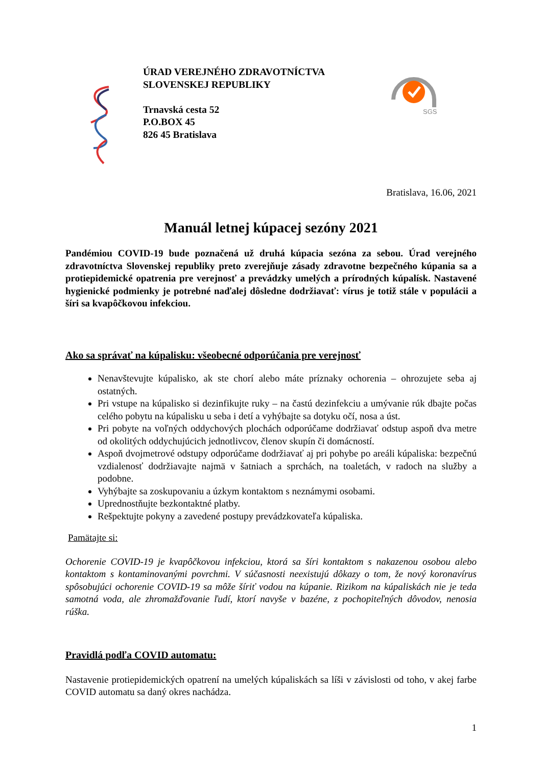ÚRAD VEREJNÉHO ZDRAVOTNÍCTVA
SLOVENSKEJ REPUBLIKY
Trnavská cesta 52
P.O.BOX 45
826 45 Bratislava
SGS
Bratislava, 16.06, 2021
Manuál letnej kúpacej sezóny 2021
Pandémiou COVID-19 bude poznačená už druhá kúpacia sezóna za sebou. Úrad verejného zdravotníctva Slovenskej republiky preto zverejňuje zásady zdravotne bezpečného kúpania sa a protiepidemické opatrenia pre verejnosť a prevádzky umelých a prírodných kúpalísk. Nastavené hygienické podmienky je potrebné naďalej dôsledne dodržiavať: vírus je totiž stále v populácii a šíri sa kvapôčkovou infekciou.
Ako sa správať na kúpalisku: všeobecné odporúčania pre verejnosť
Nenavštevujte kúpalisko, ak ste chorí alebo máte príznaky ochorenia – ohrozujete seba aj ostatných.
Pri vstupe na kúpalisko si dezinfikujte ruky – na častú dezinfekciu a umývanie rúk dbajte počas celého pobytu na kúpalisku u seba i detí a vyhýbajte sa dotyku očí, nosa a úst.
Pri pobyte na voľných oddychových plochách odporúčame dodržiavať odstup aspoň dva metre od okolitých oddychujúcich jednotlivcov, členov skupín či domácností.
Aspoň dvojmetrové odstupy odporúčame dodržiavať aj pri pohybe po areáli kúpaliska: bezpečnú vzdialenosť dodržiavajte najmä v šatniach a sprchách, na toaletách, v radoch na služby a podobne.
Vyhýbajte sa zoskupovaniu a úzkym kontaktom s neznámymi osobami.
Uprednostňujte bezkontaktné platby.
Rešpektujte pokyny a zavedené postupy prevádzkovateľa kúpaliska.
Pamätajte si:
Ochorenie COVID-19 je kvapôčkovou infekciou, ktorá sa šíri kontaktom s nakazenou osobou alebo kontaktom s kontaminovanými povrchmi. V súčasnosti neexistujú dôkazy o tom, že nový koronavírus spôsobujúci ochorenie COVID-19 sa môže šíriť vodou na kúpanie. Rizikom na kúpaliskách nie je teda samotná voda, ale zhromažďovanie ľudí, ktorí navyše v bazéne, z pochopiteľných dôvodov, nenosia rúška.
Pravidlá podľa COVID automatu:
Nastavenie protiepidemických opatrení na umelých kúpaliskách sa líši v závislosti od toho, v akej farbe COVID automatu sa daný okres nachádza.
1